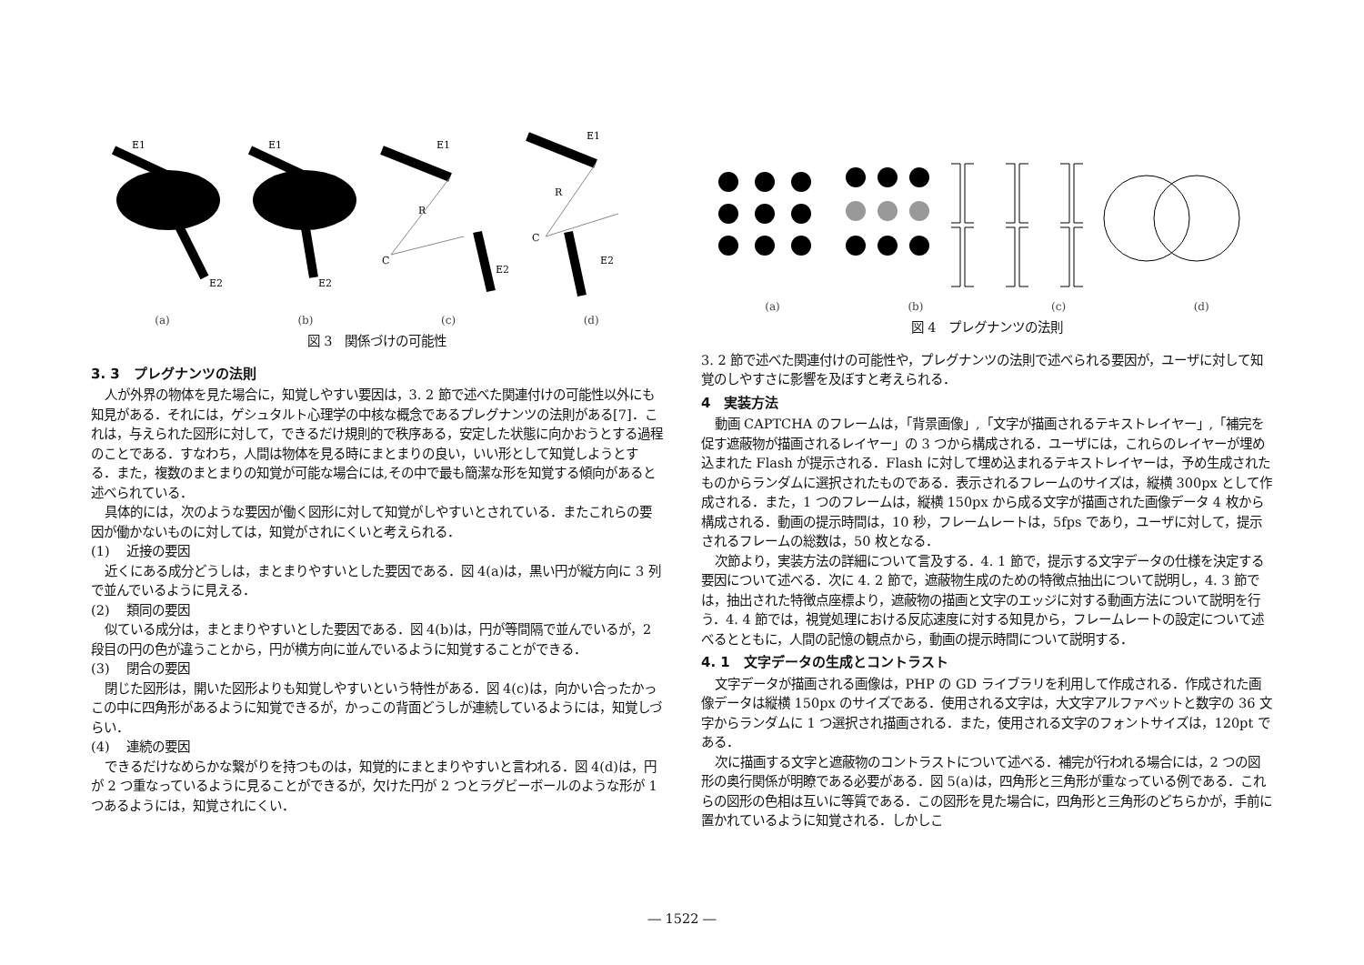E1
E2
E1
E2
R
C
E1
E2
R
C
E1
E2
(a) (b) (c) (d)
図 3　関係づけの可能性
3. 3　プレグナンツの法則
人が外界の物体を見た場合に，知覚しやすい要因は，3. 2 節で述べた関連付けの可能性以外にも知見がある．それには，ゲシュタルト心理学の中核な概念であるプレグナンツの法則がある[7]．これは，与えられた図形に対して，できるだけ規則的で秩序ある，安定した状態に向かおうとする過程のことである．すなわち，人間は物体を見る時にまとまりの良い，いい形として知覚しようとする．また，複数のまとまりの知覚が可能な場合には,その中で最も簡潔な形を知覚する傾向があると述べられている．
具体的には，次のような要因が働く図形に対して知覚がしやすいとされている．またこれらの要因が働かないものに対しては，知覚がされにくいと考えられる．
(1)　 近接の要因
近くにある成分どうしは，まとまりやすいとした要因である．図 4(a)は，黒い円が縦方向に 3 列で並んでいるように見える．
(2)　 類同の要因
似ている成分は，まとまりやすいとした要因である．図 4(b)は，円が等間隔で並んでいるが，2 段目の円の色が違うことから，円が横方向に並んでいるように知覚することができる．
(3)　 閉合の要因
閉じた図形は，開いた図形よりも知覚しやすいという特性がある．図 4(c)は，向かい合ったかっこの中に四角形があるように知覚できるが，かっこの背面どうしが連続しているようには，知覚しづらい．
(4)　 連続の要因
できるだけなめらかな繋がりを持つものは，知覚的にまとまりやすいと言われる．図 4(d)は，円が 2 つ重なっているように見ることができるが，欠けた円が 2 つとラグビーボールのような形が 1 つあるようには，知覚されにくい．
(a) (b) (c) (d)
図 4　プレグナンツの法則
3. 2 節で述べた関連付けの可能性や，プレグナンツの法則で述べられる要因が，ユーザに対して知覚のしやすさに影響を及ぼすと考えられる．
4　実装方法
動画 CAPTCHA のフレームは，「背景画像」,「文字が描画されるテキストレイヤー」,「補完を促す遮蔽物が描画されるレイヤー」の 3 つから構成される．ユーザには，これらのレイヤーが埋め込まれた Flash が提示される．Flash に対して埋め込まれるテキストレイヤーは，予め生成されたものからランダムに選択されたものである．表示されるフレームのサイズは，縦横 300px として作成される．また，1 つのフレームは，縦横 150px から成る文字が描画された画像データ 4 枚から構成される．動画の提示時間は，10 秒，フレームレートは，5fps であり，ユーザに対して，提示されるフレームの総数は，50 枚となる．
次節より，実装方法の詳細について言及する．4. 1 節で，提示する文字データの仕様を決定する要因について述べる．次に 4. 2 節で，遮蔽物生成のための特徴点抽出について説明し，4. 3 節では，抽出された特徴点座標より，遮蔽物の描画と文字のエッジに対する動画方法について説明を行う．4. 4 節では，視覚処理における反応速度に対する知見から，フレームレートの設定について述べるとともに，人間の記憶の観点から，動画の提示時間について説明する．
4. 1　文字データの生成とコントラスト
文字データが描画される画像は，PHP の GD ライブラリを利用して作成される．作成された画像データは縦横 150px のサイズである．使用される文字は，大文字アルファベットと数字の 36 文字からランダムに 1 つ選択され描画される．また，使用される文字のフォントサイズは，120pt である．
次に描画する文字と遮蔽物のコントラストについて述べる．補完が行われる場合には，2 つの図形の奥行関係が明瞭である必要がある．図 5(a)は，四角形と三角形が重なっている例である．これらの図形の色相は互いに等質である．この図形を見た場合に，四角形と三角形のどちらかが，手前に置かれているように知覚される．しかしこ
― 1522 ―